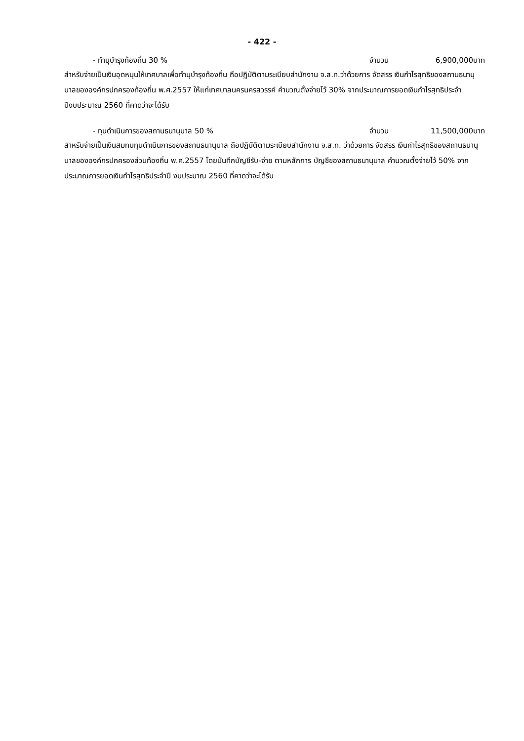- 422 -
- ทำนุบำรุงท้องถิ่น 30 % จำนวน 6,900,000 บาท
สำหรับจ่ายเป็นเงินอุดหนุนให้เทศบาลเพื่อทำนุบำรุงท้องถิ่น ถือปฏิบัติตามระเบียบสำนักงาน จ.ส.ท.ว่าด้วยการ จัดสรร เงินกำไรสุทธิของสถานธนานุบาลขององค์กรปกครองท้องถิ่น พ.ศ.2557 ให้แก่เทศบาลนครนครสวรรค์ คำนวณตั้งจ่ายไว้ 30% จากประมาณการยอดเงินกำไรสุทธิประจำปีงบประมาณ 2560 ที่คาดว่าจะได้รับ
- ทุนดำเนินการของสถานธนานุบาล 50 % จำนวน 11,500,000 บาท
สำหรับจ่ายเป็นเงินสมทบทุนดำเนินการของสถานธนานุบาล ถือปฏิบัติตามระเบียบสำนักงาน จ.ส.ท. ว่าด้วยการ จัดสรร เงินกำไรสุทธิของสถานธนานุบาลขององค์กรปกครองส่วนท้องถิ่น พ.ศ.2557 โดยบันทึกบัญชีรับ-จ่าย ตามหลักการ บัญชีของสถานธนานุบาล คำนวณตั้งจ่ายไว้ 50% จากประมาณการยอดเงินกำไรสุทธิประจำปี งบประมาณ 2560 ที่คาดว่าจะได้รับ